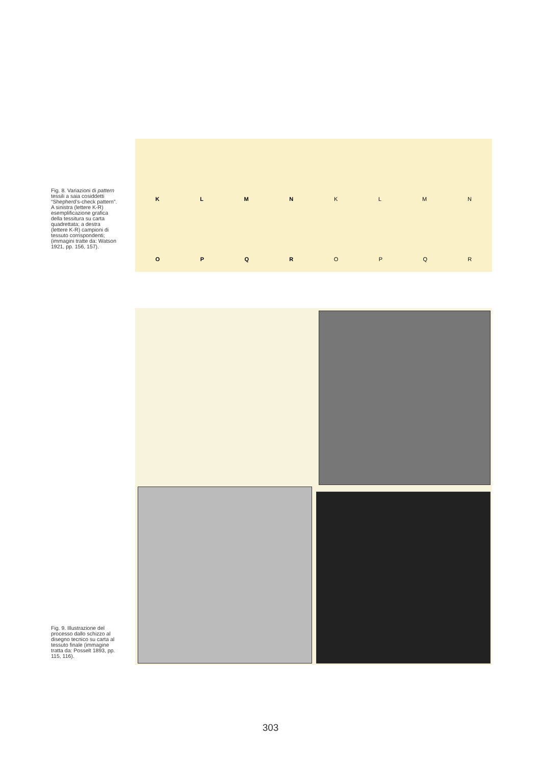Fig. 8. Variazioni di pattern tessili a saia cosiddetti “Shepherd’s-check pattern”. A sinistra (lettere K-R) esemplificazione grafica della tessitura su carta quadrettata; a destra (lettere K-R) campioni di tessuto corrispondenti; (immagini tratte da: Watson 1921, pp. 156, 157).
K L M N K L M N
O P Q R O P Q R
Fig. 9. Illustrazione del processo dallo schizzo al disegno tecnico su carta al tessuto finale (immagine tratta da: Posselt 1893, pp. 115, 116).
303